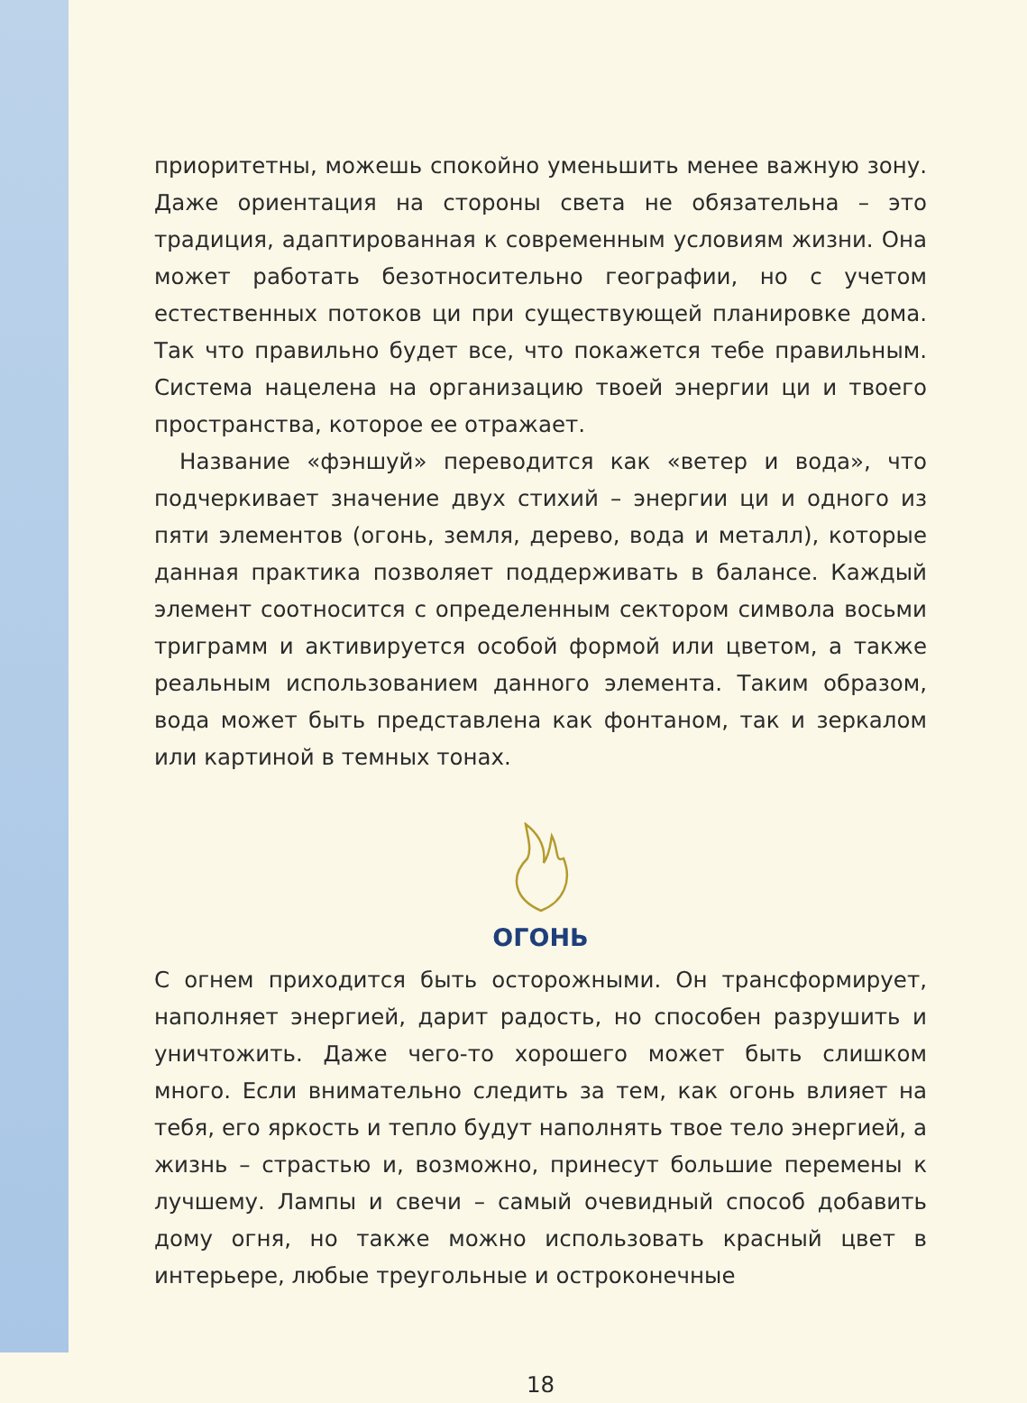приоритетны, можешь спокойно уменьшить менее важную зону. Даже ориентация на стороны света не обязательна – это традиция, адаптированная к современным условиям жизни. Она может работать безотносительно географии, но с учетом естественных потоков ци при существующей планировке дома. Так что правильно будет все, что покажется тебе правильным. Система нацелена на организацию твоей энергии ци и твоего пространства, которое ее отражает.
Название «фэншуй» переводится как «ветер и вода», что подчеркивает значение двух стихий – энергии ци и одного из пяти элементов (огонь, земля, дерево, вода и металл), которые данная практика позволяет поддерживать в балансе. Каждый элемент соотносится с определенным сектором символа восьми триграмм и активируется особой формой или цветом, а также реальным использованием данного элемента. Таким образом, вода может быть представлена как фонтаном, так и зеркалом или картиной в темных тонах.
ОГОНЬ
С огнем приходится быть осторожными. Он трансформирует, наполняет энергией, дарит радость, но способен разрушить и уничтожить. Даже чего-то хорошего может быть слишком много. Если внимательно следить за тем, как огонь влияет на тебя, его яркость и тепло будут наполнять твое тело энергией, а жизнь – страстью и, возможно, принесут большие перемены к лучшему. Лампы и свечи – самый очевидный способ добавить дому огня, но также можно использовать красный цвет в интерьере, любые треугольные и остроконечные
18